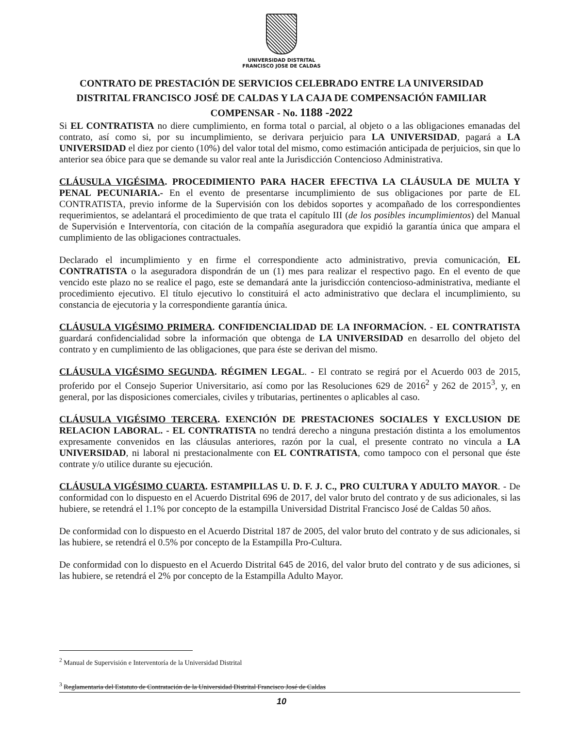UNIVERSIDAD DISTRITAL
FRANCISCO JOSE DE CALDAS
CONTRATO DE PRESTACIÓN DE SERVICIOS CELEBRADO ENTRE LA UNIVERSIDAD DISTRITAL FRANCISCO JOSÉ DE CALDAS Y LA CAJA DE COMPENSACIÓN FAMILIAR COMPENSAR - No. 1188 -2022
Si EL CONTRATISTA no diere cumplimiento, en forma total o parcial, al objeto o a las obligaciones emanadas del contrato, así como si, por su incumplimiento, se derivara perjuicio para LA UNIVERSIDAD, pagará a LA UNIVERSIDAD el diez por ciento (10%) del valor total del mismo, como estimación anticipada de perjuicios, sin que lo anterior sea óbice para que se demande su valor real ante la Jurisdicción Contencioso Administrativa.
CLÁUSULA VIGÉSIMA. PROCEDIMIENTO PARA HACER EFECTIVA LA CLÁUSULA DE MULTA Y PENAL PECUNIARIA.- En el evento de presentarse incumplimiento de sus obligaciones por parte de EL CONTRATISTA, previo informe de la Supervisión con los debidos soportes y acompañado de los correspondientes requerimientos, se adelantará el procedimiento de que trata el capítulo III (de los posibles incumplimientos) del Manual de Supervisión e Interventoría, con citación de la compañía aseguradora que expidió la garantía única que ampara el cumplimiento de las obligaciones contractuales.
Declarado el incumplimiento y en firme el correspondiente acto administrativo, previa comunicación, EL CONTRATISTA o la aseguradora dispondrán de un (1) mes para realizar el respectivo pago. En el evento de que vencido este plazo no se realice el pago, este se demandará ante la jurisdicción contencioso-administrativa, mediante el procedimiento ejecutivo. El título ejecutivo lo constituirá el acto administrativo que declara el incumplimiento, su constancia de ejecutoria y la correspondiente garantía única.
CLÁUSULA VIGÉSIMO PRIMERA. CONFIDENCIALIDAD DE LA INFORMACÍON. - EL CONTRATISTA guardará confidencialidad sobre la información que obtenga de LA UNIVERSIDAD en desarrollo del objeto del contrato y en cumplimiento de las obligaciones, que para éste se derivan del mismo.
CLÁUSULA VIGÉSIMO SEGUNDA. RÉGIMEN LEGAL. - El contrato se regirá por el Acuerdo 003 de 2015, proferido por el Consejo Superior Universitario, así como por las Resoluciones 629 de 2016<sup>2</sup> y 262 de 2015<sup>3</sup>, y, en general, por las disposiciones comerciales, civiles y tributarias, pertinentes o aplicables al caso.
CLÁUSULA VIGÉSIMO TERCERA. EXENCIÓN DE PRESTACIONES SOCIALES Y EXCLUSION DE RELACION LABORAL. - EL CONTRATISTA no tendrá derecho a ninguna prestación distinta a los emolumentos expresamente convenidos en las cláusulas anteriores, razón por la cual, el presente contrato no vincula a LA UNIVERSIDAD, ni laboral ni prestacionalmente con EL CONTRATISTA, como tampoco con el personal que éste contrate y/o utilice durante su ejecución.
CLÁUSULA VIGÉSIMO CUARTA. ESTAMPILLAS U. D. F. J. C., PRO CULTURA Y ADULTO MAYOR. - De conformidad con lo dispuesto en el Acuerdo Distrital 696 de 2017, del valor bruto del contrato y de sus adicionales, si las hubiere, se retendrá el 1.1% por concepto de la estampilla Universidad Distrital Francisco José de Caldas 50 años.
De conformidad con lo dispuesto en el Acuerdo Distrital 187 de 2005, del valor bruto del contrato y de sus adicionales, si las hubiere, se retendrá el 0.5% por concepto de la Estampilla Pro-Cultura.
De conformidad con lo dispuesto en el Acuerdo Distrital 645 de 2016, del valor bruto del contrato y de sus adiciones, si las hubiere, se retendrá el 2% por concepto de la Estampilla Adulto Mayor.
<sup>2</sup> Manual de Supervisión e Interventoría de la Universidad Distrital
<sup>3</sup> Reglamentaria del Estatuto de Contratación de la Universidad Distrital Francisco José de Caldas
10